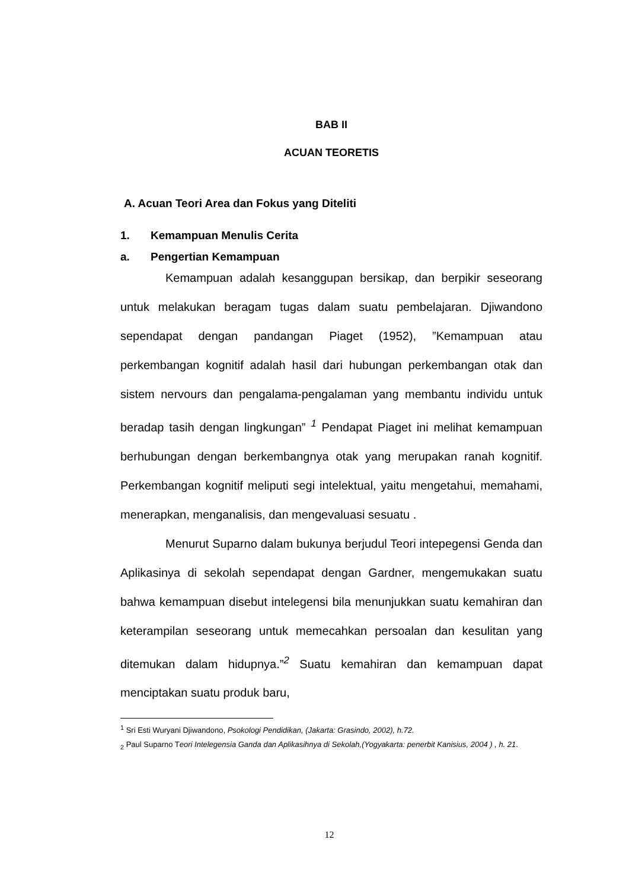BAB II
ACUAN TEORETIS
A. Acuan Teori Area dan Fokus yang Diteliti
1. Kemampuan Menulis Cerita
a. Pengertian Kemampuan
Kemampuan adalah kesanggupan bersikap, dan berpikir seseorang untuk melakukan beragam tugas dalam suatu pembelajaran. Djiwandono sependapat dengan pandangan Piaget (1952), ”Kemampuan atau perkembangan kognitif adalah hasil dari hubungan perkembangan otak dan sistem nervours dan pengalama-pengalaman yang membantu individu untuk beradap tasih dengan lingkungan” <sup>1</sup> Pendapat Piaget ini melihat kemampuan berhubungan dengan berkembangnya otak yang merupakan ranah kognitif. Perkembangan kognitif meliputi segi intelektual, yaitu mengetahui, memahami, menerapkan, menganalisis, dan mengevaluasi sesuatu .
Menurut Suparno dalam bukunya berjudul Teori intepegensi Genda dan Aplikasinya di sekolah sependapat dengan Gardner, mengemukakan suatu bahwa kemampuan disebut intelegensi bila menunjukkan suatu kemahiran dan keterampilan seseorang untuk memecahkan persoalan dan kesulitan yang ditemukan dalam hidupnya.”<sup>2</sup> Suatu kemahiran dan kemampuan dapat menciptakan suatu produk baru,
<sup>1</sup> Sri Esti Wuryani Djiwandono, Psokologi Pendidikan, (Jakarta: Grasindo, 2002), h.72.
<sub>2</sub> Paul Suparno Teori Intelegensia Ganda dan Aplikasihnya di Sekolah,(Yogyakarta: penerbit Kanisius, 2004 ) , h. 21.
12